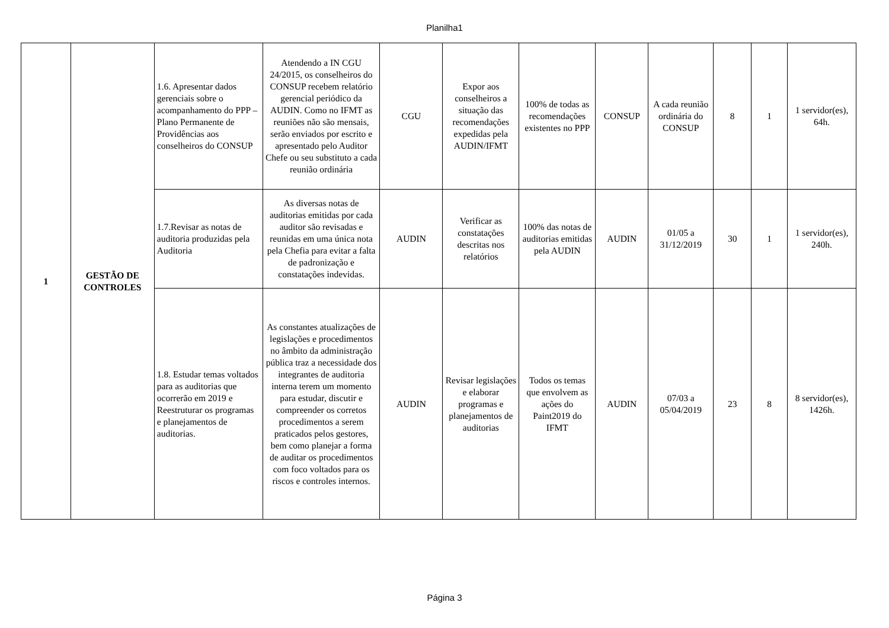Planilha1
| 1 | GESTÃO DE CONTROLES | 1.6. Apresentar dados gerenciais sobre o acompanhamento do PPP – Plano Permanente de Providências aos conselheiros do CONSUP | Atendendo a IN CGU 24/2015, os conselheiros do CONSUP recebem relatório gerencial periódico da AUDIN. Como no IFMT as reuniões não são mensais, serão enviados por escrito e apresentado pelo Auditor Chefe ou seu substituto a cada reunião ordinária | CGU | Expor aos conselheiros a situação das recomendações expedidas pela AUDIN/IFMT | 100% de todas as recomendações existentes no PPP | CONSUP | A cada reunião ordinária do CONSUP | 8 | 1 | 1 servidor(es), 64h. |
| | | 1.7.Revisar as notas de auditoria produzidas pela Auditoria | As diversas notas de auditorias emitidas por cada auditor são revisadas e reunidas em uma única nota pela Chefia para evitar a falta de padronização e constatações indevidas. | AUDIN | Verificar as constatações descritas nos relatórios | 100% das notas de auditorias emitidas pela AUDIN | AUDIN | 01/05 a 31/12/2019 | 30 | 1 | 1 servidor(es), 240h. |
| | | 1.8. Estudar temas voltados para as auditorias que ocorrerão em 2019 e Reestruturar os programas e planejamentos de auditorias. | As constantes atualizações de legislações e procedimentos no âmbito da administração pública traz a necessidade dos integrantes de auditoria interna terem um momento para estudar, discutir e compreender os corretos procedimentos a serem praticados pelos gestores, bem como planejar a forma de auditar os procedimentos com foco voltados para os riscos e controles internos. | AUDIN | Revisar legislações e elaborar programas e planejamentos de auditorias | Todos os temas que envolvem as ações do Paint2019 do IFMT | AUDIN | 07/03 a 05/04/2019 | 23 | 8 | 8 servidor(es), 1426h. |
Página 3